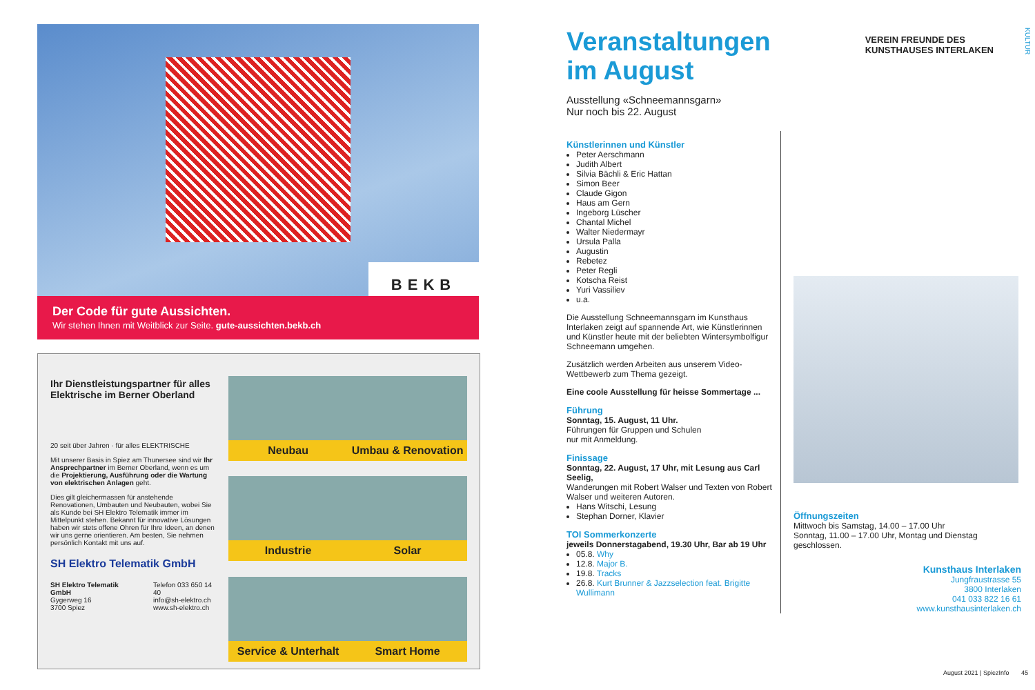BEKB
Der Code für gute Aussichten.
Wir stehen Ihnen mit Weitblick zur Seite. gute-aussichten.bekb.ch
Ihr Dienstleistungspartner für alles Elektrische im Berner Oberland
20 seit über Jahren · für alles ELEKTRISCHE
Mit unserer Basis in Spiez am Thunersee sind wir Ihr Ansprechpartner im Berner Oberland, wenn es um die Projektierung, Ausführung oder die Wartung von elektrischen Anlagen geht.
Dies gilt gleichermassen für anstehende Renovationen, Umbauten und Neubauten, wobei Sie als Kunde bei SH Elektro Telematik immer im Mittelpunkt stehen. Bekannt für innovative Lösungen haben wir stets offene Ohren für Ihre Ideen, an denen wir uns gerne orientieren. Am besten, Sie nehmen persönlich Kontakt mit uns auf.
SH Elektro Telematik GmbH
SH Elektro Telematik GmbH
Gygerweg 16
3700 Spiez
Telefon 033 650 14 40
info@sh-elektro.ch
www.sh-elektro.ch
Neubau
Umbau & Renovation
Industrie
Solar
Service & Unterhalt
Smart Home
Veranstaltungen
im August
VEREIN FREUNDE DES
KUNSTHAUSES INTERLAKEN
KULTUR
Ausstellung «Schneemannsgarn»
Nur noch bis 22. August
Künstlerinnen und Künstler
Peter Aerschmann
Judith Albert
Silvia Bächli & Eric Hattan
Simon Beer
Claude Gigon
Haus am Gern
Ingeborg Lüscher
Chantal Michel
Walter Niedermayr
Ursula Palla
Augustin
Rebetez
Peter Regli
Kotscha Reist
Yuri Vassiliev
u.a.
Die Ausstellung Schneemannsgarn im Kunsthaus Interlaken zeigt auf spannende Art, wie Künstlerinnen und Künstler heute mit der beliebten Wintersymbolfigur Schneemann umgehen.
Zusätzlich werden Arbeiten aus unserem Video-Wettbewerb zum Thema gezeigt.
Eine coole Ausstellung für heisse Sommertage ...
Führung
Sonntag, 15. August, 11 Uhr.
Führungen für Gruppen und Schulen
nur mit Anmeldung.
Finissage
Sonntag, 22. August, 17 Uhr, mit Lesung aus Carl Seelig,
Wanderungen mit Robert Walser und Texten von Robert Walser und weiteren Autoren.
Hans Witschi, Lesung
Stephan Dorner, Klavier
TOI Sommerkonzerte
jeweils Donnerstagabend, 19.30 Uhr, Bar ab 19 Uhr
05.8. Why
12.8. Major B.
19.8. Tracks
26.8. Kurt Brunner & Jazzselection feat. Brigitte Wullimann
Öffnungszeiten
Mittwoch bis Samstag, 14.00 – 17.00 Uhr
Sonntag, 11.00 – 17.00 Uhr, Montag und Dienstag geschlossen.
Kunsthaus Interlaken
Jungfraustrasse 55
3800 Interlaken
041 033 822 16 61
www.kunsthausinterlaken.ch
August 2021 | SpiezInfo 45